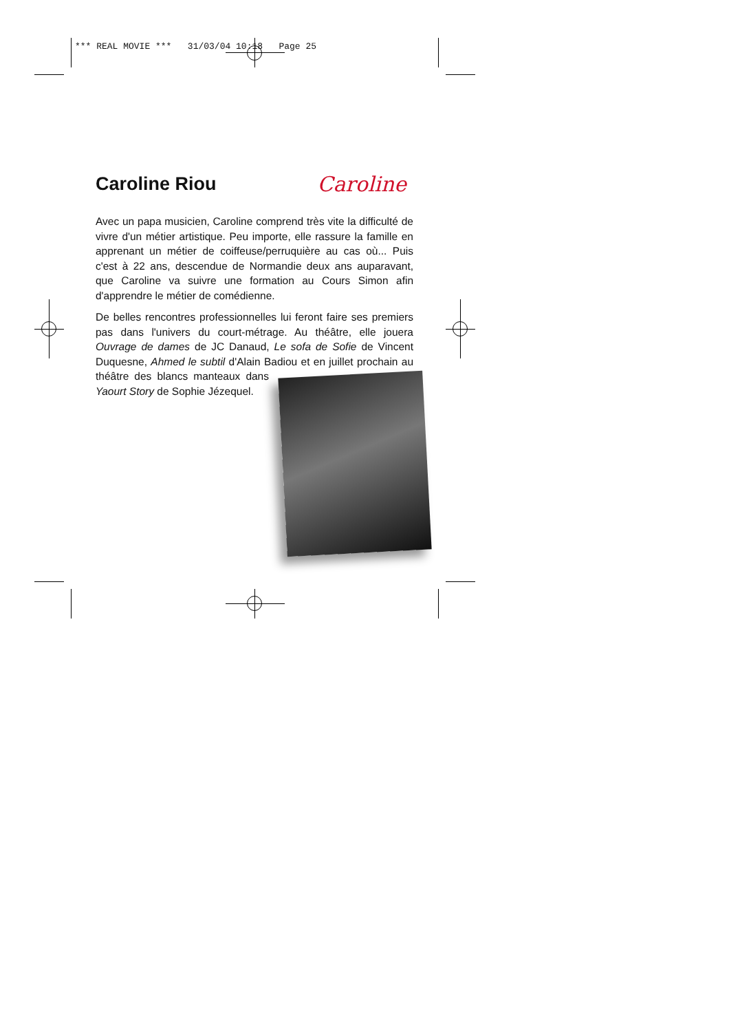*** REAL MOVIE *** 31/03/04 10:18 Page 25
Caroline Riou Caroline
Avec un papa musicien, Caroline comprend très vite la difficulté de vivre d'un métier artistique. Peu importe, elle rassure la famille en apprenant un métier de coiffeuse/perruquière au cas où... Puis c'est à 22 ans, descendue de Normandie deux ans auparavant, que Caroline va suivre une formation au Cours Simon afin d'apprendre le métier de comédienne.
De belles rencontres professionnelles lui feront faire ses premiers pas dans l'univers du court-métrage. Au théâtre, elle jouera Ouvrage de dames de JC Danaud, Le sofa de Sofie de Vincent Duquesne, Ahmed le subtil d'Alain Badiou et en juillet prochain au théâtre des blancs manteaux dans Yaourt Story de Sophie Jézequel.